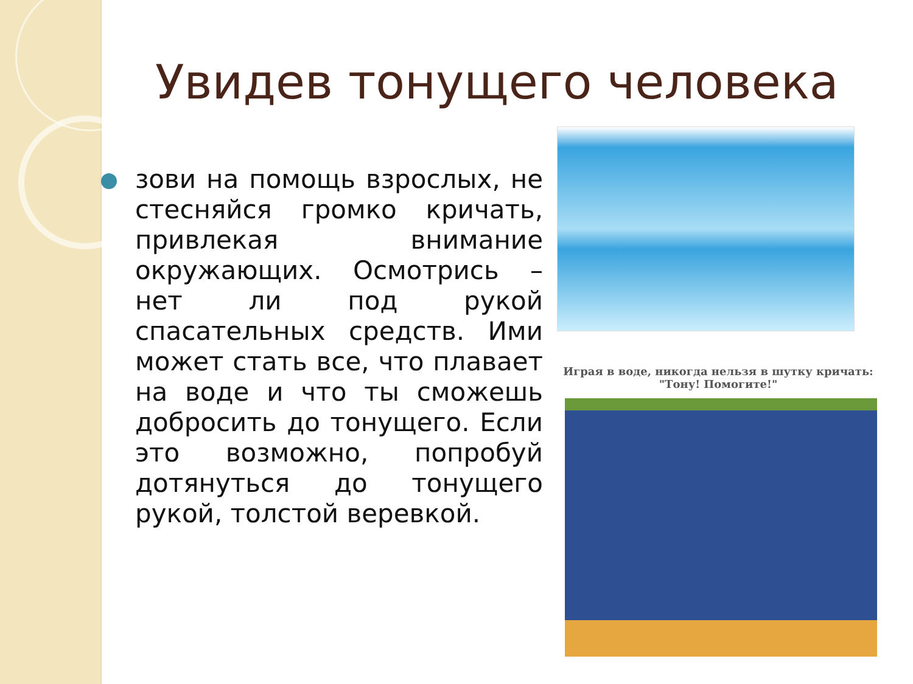Увидев тонущего человека
зови на помощь взрослых, не стесняйся громко кричать, привлекая внимание окружающих. Осмотрись – нет ли под рукой спасательных средств. Ими может стать все, что плавает на воде и что ты сможешь добросить до тонущего. Если это возможно, попробуй дотянуться до тонущего рукой, толстой веревкой.
Играя в воде, никогда нельзя в шутку кричать:
"Тону! Помогите!"